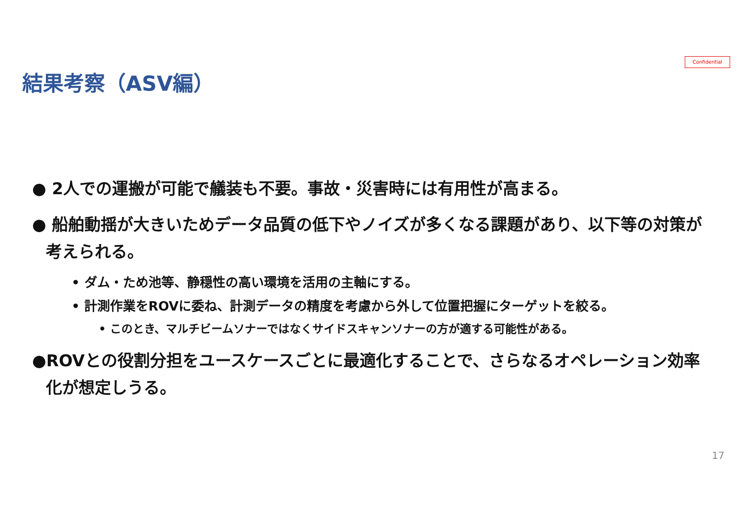Confidential
結果考察（ASV編）
● 2人での運搬が可能で艤装も不要。事故・災害時には有用性が高まる。
● 船舶動揺が大きいためデータ品質の低下やノイズが多くなる課題があり、以下等の対策が考えられる。
• ダム・ため池等、静穏性の高い環境を活用の主軸にする。
• 計測作業をROVに委ね、計測データの精度を考慮から外して位置把握にターゲットを絞る。
• このとき、マルチビームソナーではなくサイドスキャンソナーの方が適する可能性がある。
●ROVとの役割分担をユースケースごとに最適化することで、さらなるオペレーション効率化が想定しうる。
17